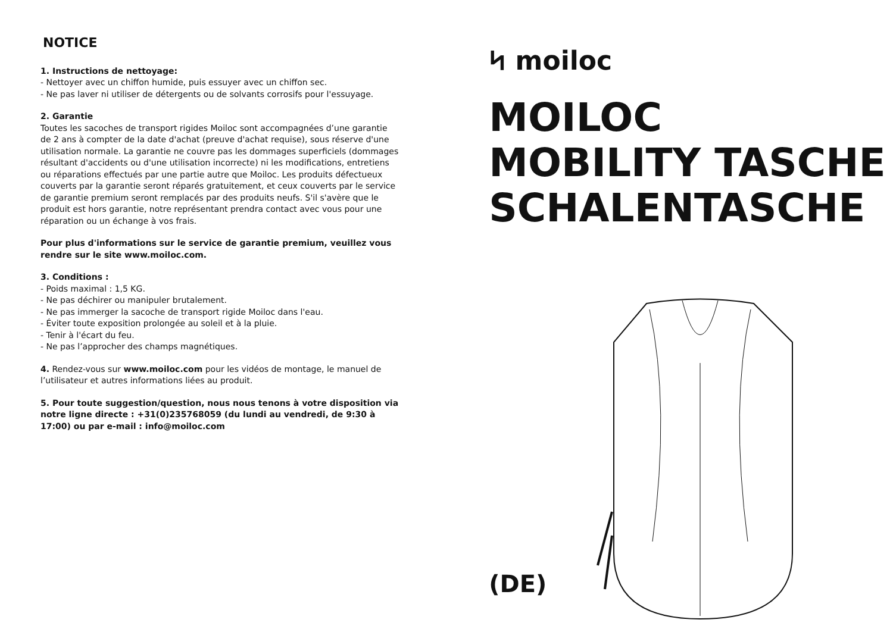NOTICE
1. Instructions de nettoyage:
- Nettoyer avec un chiffon humide, puis essuyer avec un chiffon sec.
- Ne pas laver ni utiliser de détergents ou de solvants corrosifs pour l'essuyage.
2. Garantie
Toutes les sacoches de transport rigides Moiloc sont accompagnées d’une garantie de 2 ans à compter de la date d'achat (preuve d'achat requise), sous réserve d'une utilisation normale. La garantie ne couvre pas les dommages superficiels (dommages résultant d'accidents ou d'une utilisation incorrecte) ni les modifications, entretiens ou réparations effectués par une partie autre que Moiloc. Les produits défectueux couverts par la garantie seront réparés gratuitement, et ceux couverts par le service de garantie premium seront remplacés par des produits neufs. S'il s'avère que le produit est hors garantie, notre représentant prendra contact avec vous pour une réparation ou un échange à vos frais.
Pour plus d'informations sur le service de garantie premium, veuillez vous rendre sur le site www.moiloc.com.
3. Conditions :
- Poids maximal : 1,5 KG.
- Ne pas déchirer ou manipuler brutalement.
- Ne pas immerger la sacoche de transport rigide Moiloc dans l'eau.
- Éviter toute exposition prolongée au soleil et à la pluie.
- Tenir à l'écart du feu.
- Ne pas l’approcher des champs magnétiques.
4. Rendez-vous sur www.moiloc.com pour les vidéos de montage, le manuel de l’utilisateur et autres informations liées au produit.
5. Pour toute suggestion/question, nous nous tenons à votre disposition via notre ligne directe : +31(0)235768059 (du lundi au vendredi, de 9:30 à 17:00) ou par e-mail : info@moiloc.com
ᛋ moiloc
MOILOC
MOBILITY TASCHE
SCHALENTASCHE
(DE)